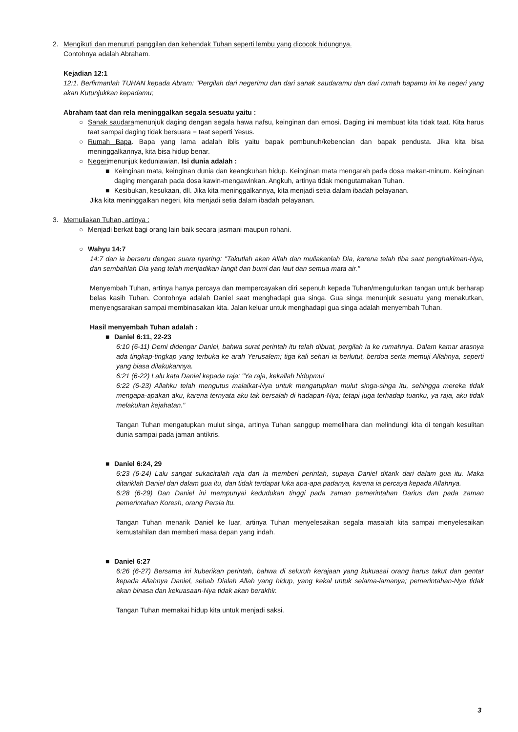2. Mengikuti dan menuruti panggilan dan kehendak Tuhan seperti lembu yang dicocok hidungnya.
Contohnya adalah Abraham.
Kejadian 12:1
12:1. Berfirmanlah TUHAN kepada Abram: "Pergilah dari negerimu dan dari sanak saudaramu dan dari rumah bapamu ini ke negeri yang akan Kutunjukkan kepadamu;
Abraham taat dan rela meninggalkan segala sesuatu yaitu :
○ Sanak saudaramenunjuk daging dengan segala hawa nafsu, keinginan dan emosi. Daging ini membuat kita tidak taat. Kita harus taat sampai daging tidak bersuara = taat seperti Yesus.
○ Rumah Bapa. Bapa yang lama adalah iblis yaitu bapak pembunuh/kebencian dan bapak pendusta. Jika kita bisa meninggalkannya, kita bisa hidup benar.
○ Negerimenunjuk keduniawian. Isi dunia adalah :
■ Keinginan mata, keinginan dunia dan keangkuhan hidup. Keinginan mata mengarah pada dosa makan-minum. Keinginan daging mengarah pada dosa kawin-mengawinkan. Angkuh, artinya tidak mengutamakan Tuhan.
■ Kesibukan, kesukaan, dll. Jika kita meninggalkannya, kita menjadi setia dalam ibadah pelayanan.
Jika kita meninggalkan negeri, kita menjadi setia dalam ibadah pelayanan.
3. Memuliakan Tuhan, artinya :
○ Menjadi berkat bagi orang lain baik secara jasmani maupun rohani.
○ Wahyu 14:7
14:7 dan ia berseru dengan suara nyaring: "Takutlah akan Allah dan muliakanlah Dia, karena telah tiba saat penghakiman-Nya, dan sembahlah Dia yang telah menjadikan langit dan bumi dan laut dan semua mata air."
Menyembah Tuhan, artinya hanya percaya dan mempercayakan diri sepenuh kepada Tuhan/mengulurkan tangan untuk berharap belas kasih Tuhan. Contohnya adalah Daniel saat menghadapi gua singa. Gua singa menunjuk sesuatu yang menakutkan, menyengsarakan sampai membinasakan kita. Jalan keluar untuk menghadapi gua singa adalah menyembah Tuhan.
Hasil menyembah Tuhan adalah :
■ Daniel 6:11, 22-23
6:10 (6-11) Demi didengar Daniel, bahwa surat perintah itu telah dibuat, pergilah ia ke rumahnya. Dalam kamar atasnya ada tingkap-tingkap yang terbuka ke arah Yerusalem; tiga kali sehari ia berlutut, berdoa serta memuji Allahnya, seperti yang biasa dilakukannya.
6:21 (6-22) Lalu kata Daniel kepada raja: "Ya raja, kekallah hidupmu!
6:22 (6-23) Allahku telah mengutus malaikat-Nya untuk mengatupkan mulut singa-singa itu, sehingga mereka tidak mengapa-apakan aku, karena ternyata aku tak bersalah di hadapan-Nya; tetapi juga terhadap tuanku, ya raja, aku tidak melakukan kejahatan."
Tangan Tuhan mengatupkan mulut singa, artinya Tuhan sanggup memelihara dan melindungi kita di tengah kesulitan dunia sampai pada jaman antikris.
■ Daniel 6:24, 29
6:23 (6-24) Lalu sangat sukacitalah raja dan ia memberi perintah, supaya Daniel ditarik dari dalam gua itu. Maka ditariklah Daniel dari dalam gua itu, dan tidak terdapat luka apa-apa padanya, karena ia percaya kepada Allahnya.
6:28 (6-29) Dan Daniel ini mempunyai kedudukan tinggi pada zaman pemerintahan Darius dan pada zaman pemerintahan Koresh, orang Persia itu.
Tangan Tuhan menarik Daniel ke luar, artinya Tuhan menyelesaikan segala masalah kita sampai menyelesaikan kemustahilan dan memberi masa depan yang indah.
■ Daniel 6:27
6:26 (6-27) Bersama ini kuberikan perintah, bahwa di seluruh kerajaan yang kukuasai orang harus takut dan gentar kepada Allahnya Daniel, sebab Dialah Allah yang hidup, yang kekal untuk selama-lamanya; pemerintahan-Nya tidak akan binasa dan kekuasaan-Nya tidak akan berakhir.
Tangan Tuhan memakai hidup kita untuk menjadi saksi.
3